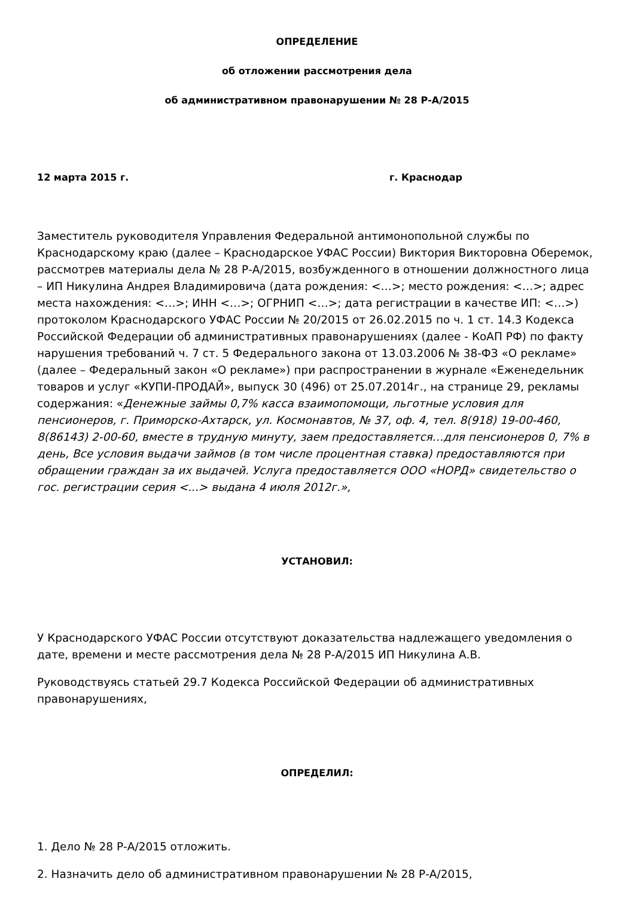ОПРЕДЕЛЕНИЕ
об отложении рассмотрения дела
об административном правонарушении № 28 Р-А/2015
12 марта 2015 г. г. Краснодар
Заместитель руководителя Управления Федеральной антимонопольной службы по Краснодарскому краю (далее – Краснодарское УФАС России) Виктория Викторовна Оберемок, рассмотрев материалы дела № 28 Р-А/2015, возбужденного в отношении должностного лица – ИП Никулина Андрея Владимировича (дата рождения: <…>; место рождения: <…>; адрес места нахождения: <…>; ИНН <…>; ОГРНИП <…>; дата регистрации в качестве ИП: <…>) протоколом Краснодарского УФАС России № 20/2015 от 26.02.2015 по ч. 1 ст. 14.3 Кодекса Российской Федерации об административных правонарушениях (далее - КоАП РФ) по факту нарушения требований ч. 7 ст. 5 Федерального закона от 13.03.2006 № 38-ФЗ «О рекламе» (далее – Федеральный закон «О рекламе») при распространении в журнале «Еженедельник товаров и услуг «КУПИ-ПРОДАЙ», выпуск 30 (496) от 25.07.2014г., на странице 29, рекламы содержания: «Денежные займы 0,7% касса взаимопомощи, льготные условия для пенсионеров, г. Приморско-Ахтарск, ул. Космонавтов, № 37, оф. 4, тел. 8(918) 19-00-460, 8(86143) 2-00-60, вместе в трудную минуту, заем предоставляется…для пенсионеров 0, 7% в день, Все условия выдачи займов (в том числе процентная ставка) предоставляются при обращении граждан за их выдачей. Услуга предоставляется ООО «НОРД» свидетельство о гос. регистрации серия <...> выдана 4 июля 2012г.»,
УСТАНОВИЛ:
У Краснодарского УФАС России отсутствуют доказательства надлежащего уведомления о дате, времени и месте рассмотрения дела № 28 Р-А/2015 ИП Никулина А.В.
Руководствуясь статьей 29.7 Кодекса Российской Федерации об административных правонарушениях,
ОПРЕДЕЛИЛ:
1. Дело № 28 Р-А/2015 отложить.
2. Назначить дело об административном правонарушении № 28 Р-А/2015,